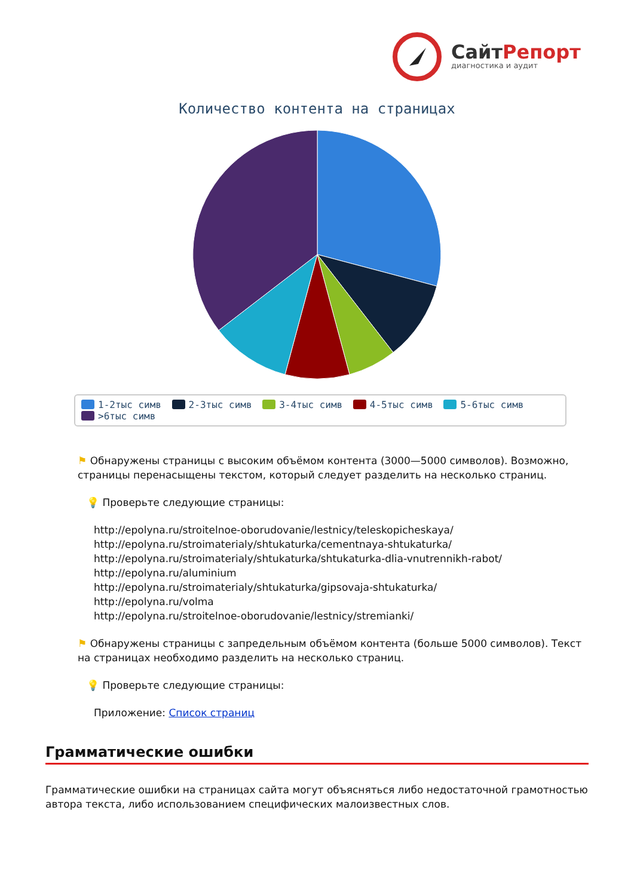СайтРепорт
диагностика и аудит
Количество контента на страницах
1-2тыс симв 2-3тыс симв 3-4тыс симв 4-5тыс симв 5-6тыс симв >6тыс симв
⚑ Обнаружены страницы с высоким объёмом контента (3000—5000 символов). Возможно, страницы перенасыщены текстом, который следует разделить на несколько страниц.
💡 Проверьте следующие страницы:
http://epolyna.ru/stroitelnoe-oborudovanie/lestnicy/teleskopicheskaya/
http://epolyna.ru/stroimaterialy/shtukaturka/cementnaya-shtukaturka/
http://epolyna.ru/stroimaterialy/shtukaturka/shtukaturka-dlia-vnutrennikh-rabot/
http://epolyna.ru/aluminium
http://epolyna.ru/stroimaterialy/shtukaturka/gipsovaja-shtukaturka/
http://epolyna.ru/volma
http://epolyna.ru/stroitelnoe-oborudovanie/lestnicy/stremianki/
⚑ Обнаружены страницы с запредельным объёмом контента (больше 5000 символов). Текст на страницах необходимо разделить на несколько страниц.
💡 Проверьте следующие страницы:
Приложение: Список страниц
Грамматические ошибки
Грамматические ошибки на страницах сайта могут объясняться либо недостаточной грамотностью автора текста, либо использованием специфических малоизвестных слов.